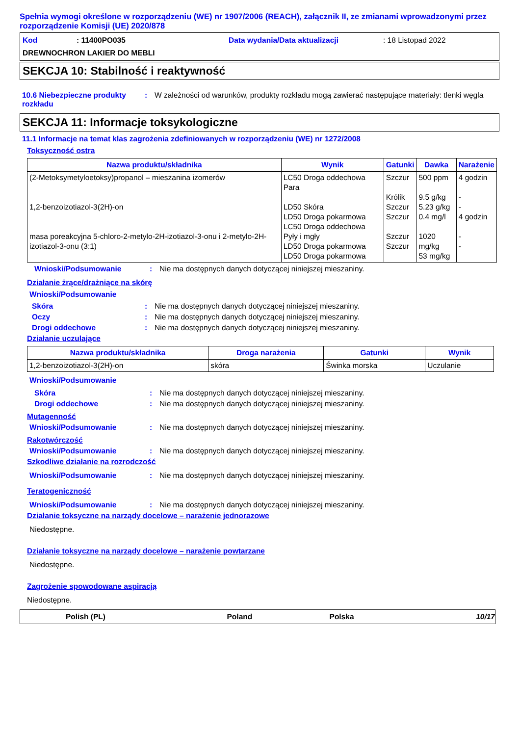Spełnia wymogi określone w rozporządzeniu (WE) nr 1907/2006 (REACH), załącznik II, ze zmianami wprowadzonymi przez rozporządzenie Komisji (UE) 2020/878
Kod: 11400PO035 Data wydania/Data aktualizacji: 18 Listopad 2022
DREWNOCHRON LAKIER DO MEBLI
SEKCJA 10: Stabilność i reaktywność
10.6 Niebezpieczne produkty rozkładu: W zależności od warunków, produkty rozkładu mogą zawierać następujące materiały: tlenki węgla
SEKCJA 11: Informacje toksykologiczne
11.1 Informacje na temat klas zagrożenia zdefiniowanych w rozporządzeniu (WE) nr 1272/2008
Toksyczność ostra
| Nazwa produktu/składnika | Wynik | Gatunki | Dawka | Narażenie |
| --- | --- | --- | --- | --- |
| (2-Metoksymetyloetoksy)propanol – mieszanina izomerów 1,2-benzoizotiazol-3(2H)-on masa poreakcyjna 5-chloro-2-metylo-2H-izotiazol-3-onu i 2-metylo-2H-izotiazol-3-onu (3:1) | LC50 Droga oddechowa Para LD50 Skóra LD50 Droga pokarmowa LC50 Droga oddechowa Pyły i mgły LD50 Droga pokarmowa LD50 Droga pokarmowa | Szczur Królik Szczur Szczur Szczur Szczur | 500 ppm 9.5 g/kg 5.23 g/kg 0.4 mg/l 1020 mg/kg 53 mg/kg | 4 godzin - - 4 godzin - - |
Wnioski/Podsumowanie: Nie ma dostępnych danych dotyczącej niniejszej mieszaniny.
Działanie żrące/drażniące na skórę
Wnioski/Podsumowanie
Skóra: Nie ma dostępnych danych dotyczącej niniejszej mieszaniny.
Oczy: Nie ma dostępnych danych dotyczącej niniejszej mieszaniny.
Drogi oddechowe: Nie ma dostępnych danych dotyczącej niniejszej mieszaniny.
Działanie uczulające
| Nazwa produktu/składnika | Droga narażenia | Gatunki | Wynik |
| --- | --- | --- | --- |
| 1,2-benzoizotiazol-3(2H)-on | skóra | Świnka morska | Uczulanie |
Wnioski/Podsumowanie
Skóra: Nie ma dostępnych danych dotyczącej niniejszej mieszaniny.
Drogi oddechowe: Nie ma dostępnych danych dotyczącej niniejszej mieszaniny.
Mutagenność
Wnioski/Podsumowanie: Nie ma dostępnych danych dotyczącej niniejszej mieszaniny.
Rakotwórczość
Wnioski/Podsumowanie: Nie ma dostępnych danych dotyczącej niniejszej mieszaniny.
Szkodliwe działanie na rozrodczość
Wnioski/Podsumowanie: Nie ma dostępnych danych dotyczącej niniejszej mieszaniny.
Teratogeniczność
Wnioski/Podsumowanie: Nie ma dostępnych danych dotyczącej niniejszej mieszaniny.
Działanie toksyczne na narządy docelowe – narażenie jednorazowe
Niedostępne.
Działanie toksyczne na narządy docelowe – narażenie powtarzane
Niedostępne.
Zagrożenie spowodowane aspiracją
Niedostępne.
Polish (PL) Poland Polska 10/17